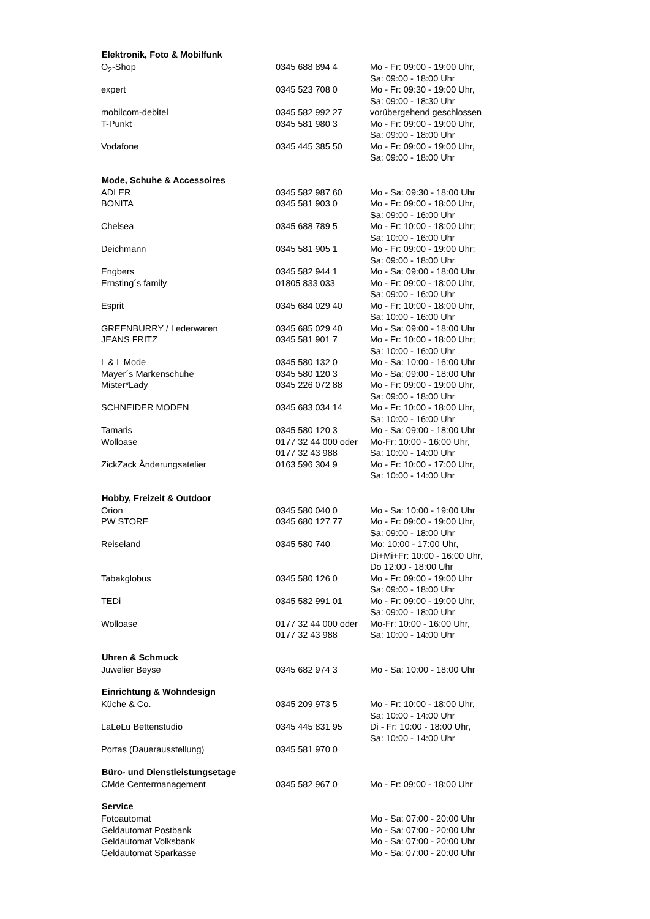| Elektronik, Foto & Mobilfunk | | |
| --- | --- | --- |
| O<sub>2</sub>-Shop | 0345 688 894 4 | Mo - Fr: 09:00 - 19:00 Uhr, Sa: 09:00 - 18:00 Uhr |
| expert | 0345 523 708 0 | Mo - Fr: 09:30 - 19:00 Uhr, Sa: 09:00 - 18:30 Uhr |
| mobilcom-debitel | 0345 582 992 27 | vorübergehend geschlossen |
| T-Punkt | 0345 581 980 3 | Mo - Fr: 09:00 - 19:00 Uhr, Sa: 09:00 - 18:00 Uhr |
| Vodafone | 0345 445 385 50 | Mo - Fr: 09:00 - 19:00 Uhr, Sa: 09:00 - 18:00 Uhr |
| Mode, Schuhe & Accessoires | | |
| ADLER | 0345 582 987 60 | Mo - Sa: 09:30 - 18:00 Uhr |
| BONITA | 0345 581 903 0 | Mo - Fr: 09:00 - 18:00 Uhr, Sa: 09:00 - 16:00 Uhr |
| Chelsea | 0345 688 789 5 | Mo - Fr: 10:00 - 18:00 Uhr; Sa: 10:00 - 16:00 Uhr |
| Deichmann | 0345 581 905 1 | Mo - Fr: 09:00 - 19:00 Uhr; Sa: 09:00 - 18:00 Uhr |
| Engbers | 0345 582 944 1 | Mo - Sa: 09:00 - 18:00 Uhr |
| Ernsting´s family | 01805 833 033 | Mo - Fr: 09:00 - 18:00 Uhr, Sa: 09:00 - 16:00 Uhr |
| Esprit | 0345 684 029 40 | Mo - Fr: 10:00 - 18:00 Uhr, Sa: 10:00 - 16:00 Uhr |
| GREENBURRY / Lederwaren | 0345 685 029 40 | Mo - Sa: 09:00 - 18:00 Uhr |
| JEANS FRITZ | 0345 581 901 7 | Mo - Fr: 10:00 - 18:00 Uhr; Sa: 10:00 - 16:00 Uhr |
| L & L Mode | 0345 580 132 0 | Mo - Sa: 10:00 - 16:00 Uhr |
| Mayer´s Markenschuhe | 0345 580 120 3 | Mo - Sa: 09:00 - 18:00 Uhr |
| Mister*Lady | 0345 226 072 88 | Mo - Fr: 09:00 - 19:00 Uhr, Sa: 09:00 - 18:00 Uhr |
| SCHNEIDER MODEN | 0345 683 034 14 | Mo - Fr: 10:00 - 18:00 Uhr, Sa: 10:00 - 16:00 Uhr |
| Tamaris | 0345 580 120 3 | Mo - Sa: 09:00 - 18:00 Uhr |
| Wolloase | 0177 32 44 000 oder 0177 32 43 988 | Mo-Fr: 10:00 - 16:00 Uhr, Sa: 10:00 - 14:00 Uhr |
| ZickZack Änderungsatelier | 0163 596 304 9 | Mo - Fr: 10:00 - 17:00 Uhr, Sa: 10:00 - 14:00 Uhr |
| Hobby, Freizeit & Outdoor | | |
| Orion | 0345 580 040 0 | Mo - Sa: 10:00 - 19:00 Uhr |
| PW STORE | 0345 680 127 77 | Mo - Fr: 09:00 - 19:00 Uhr, Sa: 09:00 - 18:00 Uhr |
| Reiseland | 0345 580 740 | Mo: 10:00 - 17:00 Uhr, Di+Mi+Fr: 10:00 - 16:00 Uhr, Do 12:00 - 18:00 Uhr |
| Tabakglobus | 0345 580 126 0 | Mo - Fr: 09:00 - 19:00 Uhr Sa: 09:00 - 18:00 Uhr |
| TEDi | 0345 582 991 01 | Mo - Fr: 09:00 - 19:00 Uhr, Sa: 09:00 - 18:00 Uhr |
| Wolloase | 0177 32 44 000 oder 0177 32 43 988 | Mo-Fr: 10:00 - 16:00 Uhr, Sa: 10:00 - 14:00 Uhr |
| Uhren & Schmuck | | |
| Juwelier Beyse | 0345 682 974 3 | Mo - Sa: 10:00 - 18:00 Uhr |
| Einrichtung & Wohndesign | | |
| Küche & Co. | 0345 209 973 5 | Mo - Fr: 10:00 - 18:00 Uhr, Sa: 10:00 - 14:00 Uhr |
| LaLeLu Bettenstudio | 0345 445 831 95 | Di - Fr: 10:00 - 18:00 Uhr, Sa: 10:00 - 14:00 Uhr |
| Portas (Dauerausstellung) | 0345 581 970 0 | |
| Büro- und Dienstleistungsetage | | |
| CMde Centermanagement | 0345 582 967 0 | Mo - Fr: 09:00 - 18:00 Uhr |
| Service | | |
| Fotoautomat | | Mo - Sa: 07:00 - 20:00 Uhr |
| Geldautomat Postbank | | Mo - Sa: 07:00 - 20:00 Uhr |
| Geldautomat Volksbank | | Mo - Sa: 07:00 - 20:00 Uhr |
| Geldautomat Sparkasse | | Mo - Sa: 07:00 - 20:00 Uhr |